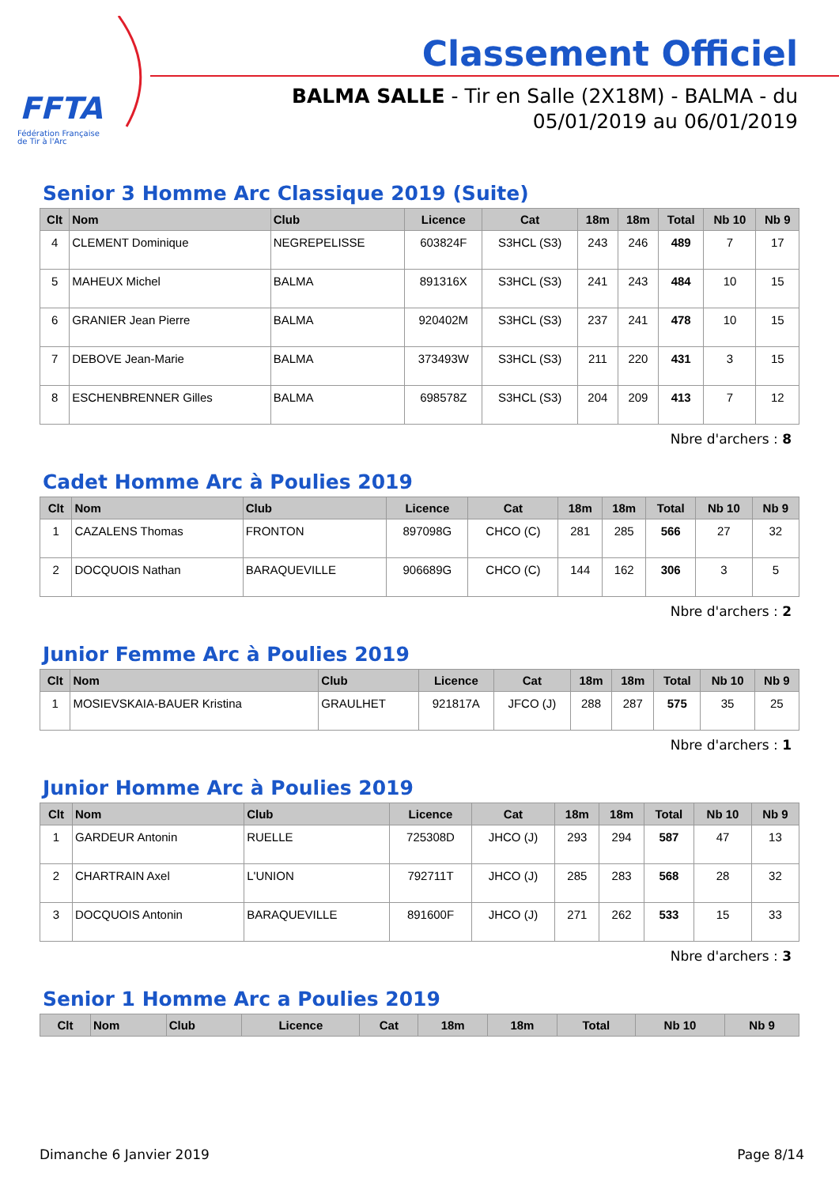FFTA
Fédération Française
de Tir à l'Arc
Classement Officiel
BALMA SALLE - Tir en Salle (2X18M) - BALMA - du 05/01/2019 au 06/01/2019
Senior 3 Homme Arc Classique 2019 (Suite)
| Clt | Nom | Club | Licence | Cat | 18m | 18m | Total | Nb 10 | Nb 9 |
| --- | --- | --- | --- | --- | --- | --- | --- | --- | --- |
| 4 | CLEMENT Dominique | NEGREPELISSE | 603824F | S3HCL (S3) | 243 | 246 | 489 | 7 | 17 |
| 5 | MAHEUX Michel | BALMA | 891316X | S3HCL (S3) | 241 | 243 | 484 | 10 | 15 |
| 6 | GRANIER Jean Pierre | BALMA | 920402M | S3HCL (S3) | 237 | 241 | 478 | 10 | 15 |
| 7 | DEBOVE Jean-Marie | BALMA | 373493W | S3HCL (S3) | 211 | 220 | 431 | 3 | 15 |
| 8 | ESCHENBRENNER Gilles | BALMA | 698578Z | S3HCL (S3) | 204 | 209 | 413 | 7 | 12 |
Nbre d'archers : 8
Cadet Homme Arc à Poulies 2019
| Clt | Nom | Club | Licence | Cat | 18m | 18m | Total | Nb 10 | Nb 9 |
| --- | --- | --- | --- | --- | --- | --- | --- | --- | --- |
| 1 | CAZALENS Thomas | FRONTON | 897098G | CHCO (C) | 281 | 285 | 566 | 27 | 32 |
| 2 | DOCQUOIS Nathan | BARAQUEVILLE | 906689G | CHCO (C) | 144 | 162 | 306 | 3 | 5 |
Nbre d'archers : 2
Junior Femme Arc à Poulies 2019
| Clt | Nom | Club | Licence | Cat | 18m | 18m | Total | Nb 10 | Nb 9 |
| --- | --- | --- | --- | --- | --- | --- | --- | --- | --- |
| 1 | MOSIEVSKAIA-BAUER Kristina | GRAULHET | 921817A | JFCO (J) | 288 | 287 | 575 | 35 | 25 |
Nbre d'archers : 1
Junior Homme Arc à Poulies 2019
| Clt | Nom | Club | Licence | Cat | 18m | 18m | Total | Nb 10 | Nb 9 |
| --- | --- | --- | --- | --- | --- | --- | --- | --- | --- |
| 1 | GARDEUR Antonin | RUELLE | 725308D | JHCO (J) | 293 | 294 | 587 | 47 | 13 |
| 2 | CHARTRAIN Axel | L'UNION | 792711T | JHCO (J) | 285 | 283 | 568 | 28 | 32 |
| 3 | DOCQUOIS Antonin | BARAQUEVILLE | 891600F | JHCO (J) | 271 | 262 | 533 | 15 | 33 |
Nbre d'archers : 3
Senior 1 Homme Arc a Poulies 2019
| Clt | Nom | Club | Licence | Cat | 18m | 18m | Total | Nb 10 | Nb 9 |
| --- | --- | --- | --- | --- | --- | --- | --- | --- | --- |
Dimanche 6 Janvier 2019 Page 8/14